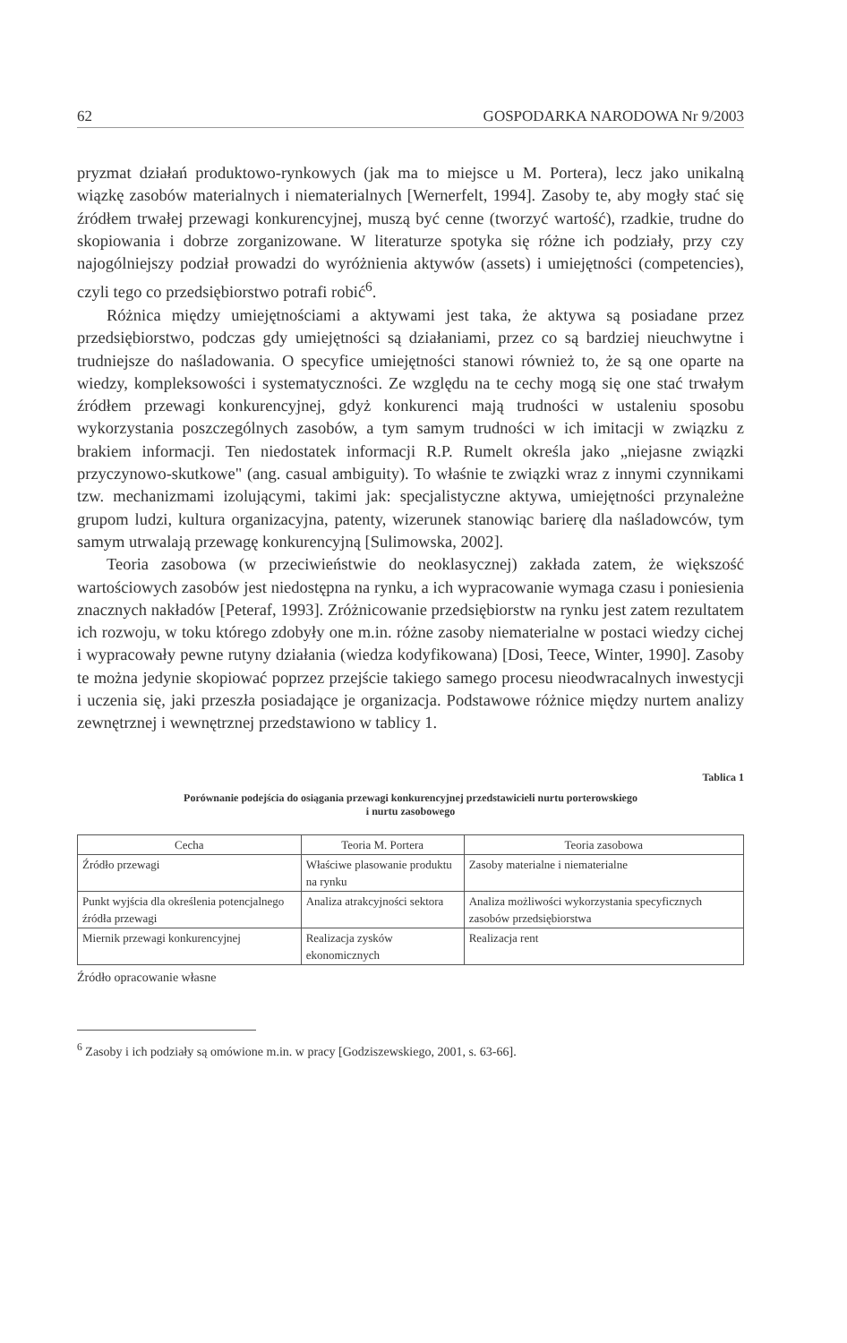62 GOSPODARKA NARODOWA Nr 9/2003
pryzmat działań produktowo-rynkowych (jak ma to miejsce u M. Portera), lecz jako unikalną wiązkę zasobów materialnych i niematerialnych [Wernerfelt, 1994]. Zasoby te, aby mogły stać się źródłem trwałej przewagi konkurencyjnej, muszą być cenne (tworzyć wartość), rzadkie, trudne do skopiowania i dobrze zorganizowane. W literaturze spotyka się różne ich podziały, przy czy najogólniejszy podział prowadzi do wyróżnienia aktywów (assets) i umiejętności (competencies), czyli tego co przedsiębiorstwo potrafi robić<sup>6</sup>.
Różnica między umiejętnościami a aktywami jest taka, że aktywa są posiadane przez przedsiębiorstwo, podczas gdy umiejętności są działaniami, przez co są bardziej nieuchwytne i trudniejsze do naśladowania. O specyfice umiejętności stanowi również to, że są one oparte na wiedzy, kompleksowości i systematyczności. Ze względu na te cechy mogą się one stać trwałym źródłem przewagi konkurencyjnej, gdyż konkurenci mają trudności w ustaleniu sposobu wykorzystania poszczególnych zasobów, a tym samym trudności w ich imitacji w związku z brakiem informacji. Ten niedostatek informacji R.P. Rumelt określa jako „niejasne związki przyczynowo-skutkowe" (ang. casual ambiguity). To właśnie te związki wraz z innymi czynnikami tzw. mechanizmami izolującymi, takimi jak: specjalistyczne aktywa, umiejętności przynależne grupom ludzi, kultura organizacyjna, patenty, wizerunek stanowiąc barierę dla naśladowców, tym samym utrwalają przewagę konkurencyjną [Sulimowska, 2002].
Teoria zasobowa (w przeciwieństwie do neoklasycznej) zakłada zatem, że większość wartościowych zasobów jest niedostępna na rynku, a ich wypracowanie wymaga czasu i poniesienia znacznych nakładów [Peteraf, 1993]. Zróżnicowanie przedsiębiorstw na rynku jest zatem rezultatem ich rozwoju, w toku którego zdobyły one m.in. różne zasoby niematerialne w postaci wiedzy cichej i wypracowały pewne rutyny działania (wiedza kodyfikowana) [Dosi, Teece, Winter, 1990]. Zasoby te można jedynie skopiować poprzez przejście takiego samego procesu nieodwracalnych inwestycji i uczenia się, jaki przeszła posiadające je organizacja. Podstawowe różnice między nurtem analizy zewnętrznej i wewnętrznej przedstawiono w tablicy 1.
Tablica 1
Porównanie podejścia do osiągania przewagi konkurencyjnej przedstawicieli nurtu porterowskiego
i nurtu zasobowego
| Cecha | Teoria M. Portera | Teoria zasobowa |
| --- | --- | --- |
| Źródło przewagi | Właściwe plasowanie produktu na rynku | Zasoby materialne i niematerialne |
| Punkt wyjścia dla określenia potencjalnego źródła przewagi | Analiza atrakcyjności sektora | Analiza możliwości wykorzystania specyficznych zasobów przedsiębiorstwa |
| Miernik przewagi konkurencyjnej | Realizacja zysków ekonomicznych | Realizacja rent |
Źródło opracowanie własne
<sup>6</sup> Zasoby i ich podziały są omówione m.in. w pracy [Godziszewskiego, 2001, s. 63-66].